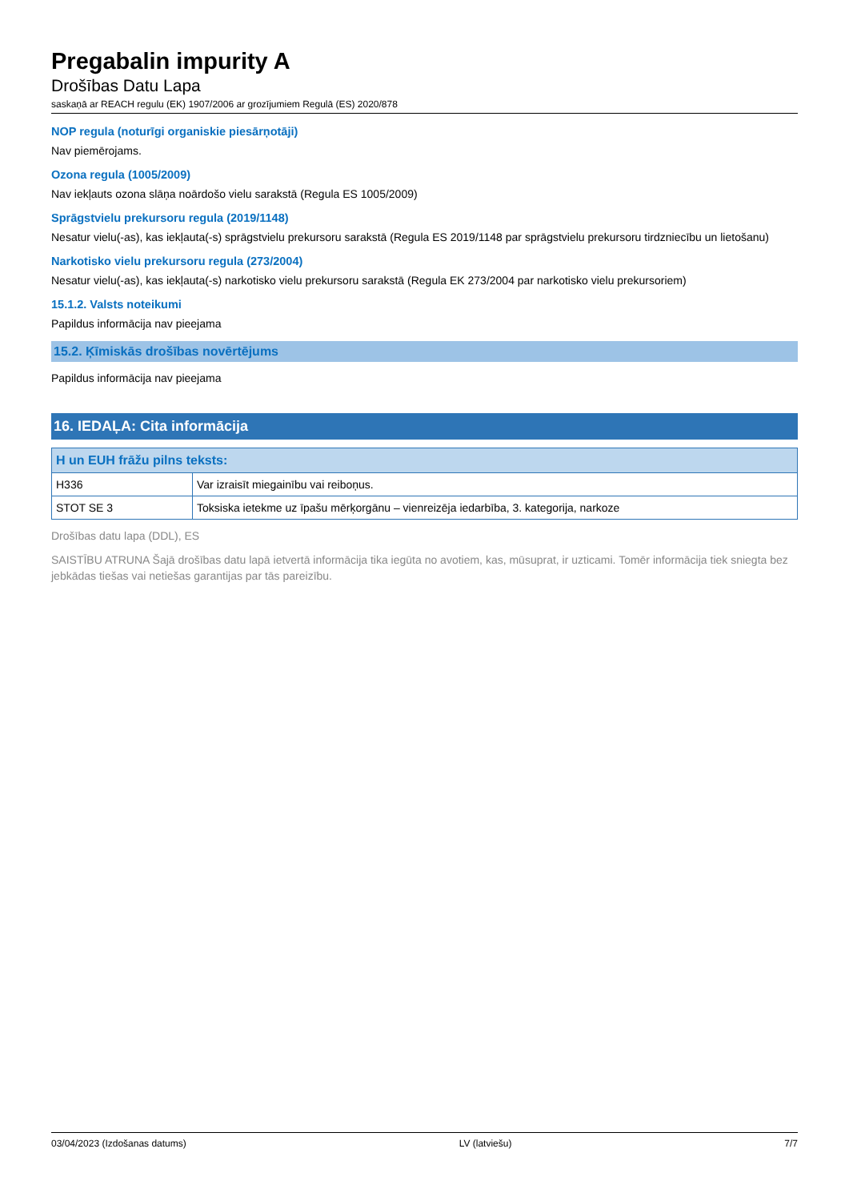Pregabalin impurity A
Drošības Datu Lapa
saskaņā ar REACH regulu (EK) 1907/2006 ar grozījumiem Regulā (ES) 2020/878
NOP regula (noturīgi organiskie piesārņotāji)
Nav piemērojams.
Ozona regula (1005/2009)
Nav iekļauts ozona slāņa noārdošo vielu sarakstā (Regula ES 1005/2009)
Sprāgstvielu prekursoru regula (2019/1148)
Nesatur vielu(-as), kas iekļauta(-s) sprāgstvielu prekursoru sarakstā (Regula ES 2019/1148 par sprāgstvielu prekursoru tirdzniecību un lietošanu)
Narkotisko vielu prekursoru regula (273/2004)
Nesatur vielu(-as), kas iekļauta(-s) narkotisko vielu prekursoru sarakstā (Regula EK 273/2004 par narkotisko vielu prekursoriem)
15.1.2. Valsts noteikumi
Papildus informācija nav pieejama
15.2. Ķīmiskās drošības novērtējums
Papildus informācija nav pieejama
16. IEDAĻA: Cita informācija
| H un EUH frāžu pilns teksts: | |
| --- | --- |
| H336 | Var izraisīt miegainību vai reiboņus. |
| STOT SE 3 | Toksiska ietekme uz īpašu mērķorgānu – vienreizēja iedarbība, 3. kategorija, narkoze |
Drošības datu lapa (DDL), ES
SAISTĪBU ATRUNA Šajā drošības datu lapā ietvertā informācija tika iegūta no avotiem, kas, mūsuprat, ir uzticami. Tomēr informācija tiek sniegta bez jebkādas tiešas vai netiešas garantijas par tās pareizību.
03/04/2023 (Izdošanas datums) LV (latviešu) 7/7